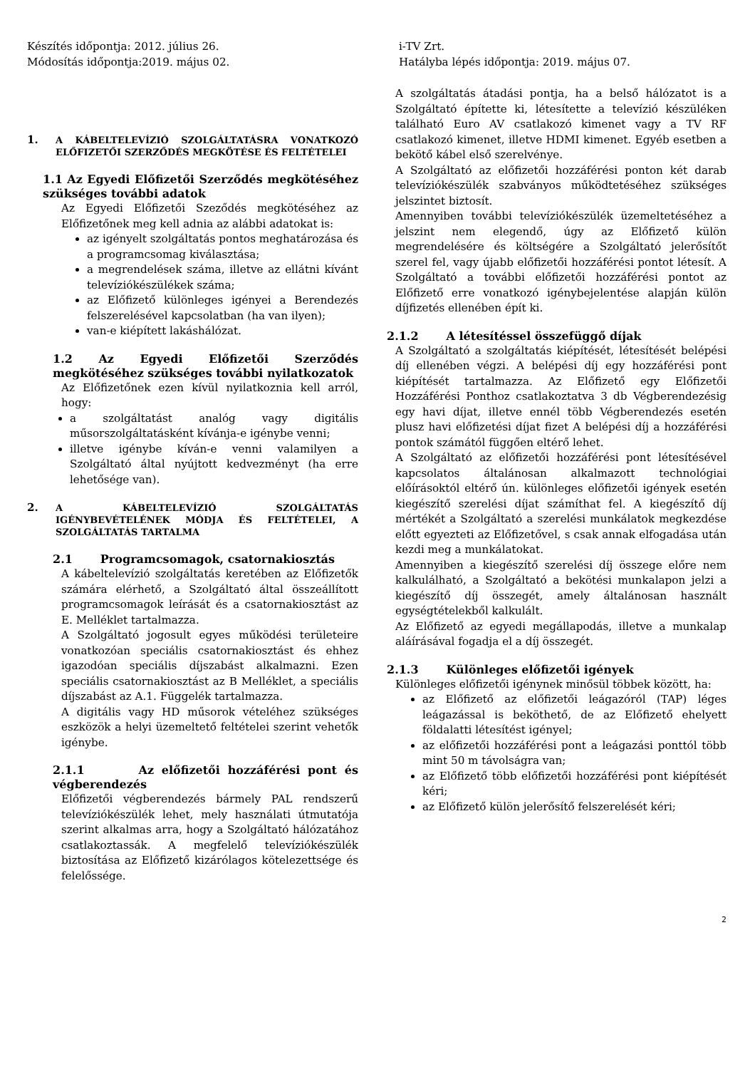Készítés időpontja: 2012. július 26.
Módosítás időpontja:2019. május 02.
i-TV Zrt.
Hatályba lépés időpontja: 2019. május 07.
1. A KÁBELTELEVÍZIÓ SZOLGÁLTATÁSRA VONATKOZÓ ELŐFIZETŐI SZERZŐDÉS MEGKÖTÉSE ÉS FELTÉTELEI
1.1 Az Egyedi Előfizetői Szerződés megkötéséhez szükséges további adatok
Az Egyedi Előfizetői Szeződés megkötéséhez az Előfizetőnek meg kell adnia az alábbi adatokat is:
az igényelt szolgáltatás pontos meghatározása és a programcsomag kiválasztása;
a megrendelések száma, illetve az ellátni kívánt televíziókészülékek száma;
az Előfizető különleges igényei a Berendezés felszerelésével kapcsolatban (ha van ilyen);
van-e kiépített lakáshálózat.
1.2 Az Egyedi Előfizetői Szerződés megkötéséhez szükséges további nyilatkozatok
Az Előfizetőnek ezen kívül nyilatkoznia kell arról, hogy:
a szolgáltatást analóg vagy digitális műsorszolgáltatásként kívánja-e igénybe venni;
illetve igénybe kíván-e venni valamilyen a Szolgáltató által nyújtott kedvezményt (ha erre lehetősége van).
2. A KÁBELTELEVÍZIÓ SZOLGÁLTATÁS IGÉNYBEVÉTELÉNEK MÓDJA ÉS FELTÉTELEI, A SZOLGÁLTATÁS TARTALMA
2.1 Programcsomagok, csatornakiosztás
A kábeltelevízió szolgáltatás keretében az Előfizetők számára elérhető, a Szolgáltató által összeállított programcsomagok leírását és a csatornakiosztást az E. Melléklet tartalmazza.
A Szolgáltató jogosult egyes működési területeire vonatkozóan speciális csatornakiosztást és ehhez igazodóan speciális díjszabást alkalmazni. Ezen speciális csatornakiosztást az B Melléklet, a speciális díjszabást az A.1. Függelék tartalmazza.
A digitális vagy HD műsorok vételéhez szükséges eszközök a helyi üzemeltető feltételei szerint vehetők igénybe.
2.1.1 Az előfizetői hozzáférési pont és végberendezés
Előfizetői végberendezés bármely PAL rendszerű televíziókészülék lehet, mely használati útmutatója szerint alkalmas arra, hogy a Szolgáltató hálózatához csatlakoztassák. A megfelelő televíziókészülék biztosítása az Előfizető kizárólagos kötelezettsége és felelőssége.
A szolgáltatás átadási pontja, ha a belső hálózatot is a Szolgáltató építette ki, létesítette a televízió készüléken található Euro AV csatlakozó kimenet vagy a TV RF csatlakozó kimenet, illetve HDMI kimenet. Egyéb esetben a bekötő kábel első szerelvénye.
A Szolgáltató az előfizetői hozzáférési ponton két darab televíziókészülék szabványos működtetéséhez szükséges jelszintet biztosít.
Amennyiben további televíziókészülék üzemeltetéséhez a jelszint nem elegendő, úgy az Előfizető külön megrendelésére és költségére a Szolgáltató jelerősítőt szerel fel, vagy újabb előfizetői hozzáférési pontot létesít. A Szolgáltató a további előfizetői hozzáférési pontot az Előfizető erre vonatkozó igénybejelentése alapján külön díjfizetés ellenében épít ki.
2.1.2 A létesítéssel összefüggő díjak
A Szolgáltató a szolgáltatás kiépítését, létesítését belépési díj ellenében végzi. A belépési díj egy hozzáférési pont kiépítését tartalmazza. Az Előfizető egy Előfizetői Hozzáférési Ponthoz csatlakoztatva 3 db Végberendezésig egy havi díjat, illetve ennél több Végberendezés esetén plusz havi előfizetési díjat fizet A belépési díj a hozzáférési pontok számától függően eltérő lehet.
A Szolgáltató az előfizetői hozzáférési pont létesítésével kapcsolatos általánosan alkalmazott technológiai előírásoktól eltérő ún. különleges előfizetői igények esetén kiegészítő szerelési díjat számíthat fel. A kiegészítő díj mértékét a Szolgáltató a szerelési munkálatok megkezdése előtt egyezteti az Előfizetővel, s csak annak elfogadása után kezdi meg a munkálatokat.
Amennyiben a kiegészítő szerelési díj összege előre nem kalkulálható, a Szolgáltató a bekötési munkalapon jelzi a kiegészítő díj összegét, amely általánosan használt egységtételekből kalkulált.
Az Előfizető az egyedi megállapodás, illetve a munkalap aláírásával fogadja el a díj összegét.
2.1.3 Különleges előfizetői igények
Különleges előfizetői igénynek minősül többek között, ha:
az Előfizető az előfizetői leágazóról (TAP) léges leágazással is beköthető, de az Előfizető ehelyett földalatti létesítést igényel;
az előfizetői hozzáférési pont a leágazási ponttól több mint 50 m távolságra van;
az Előfizető több előfizetői hozzáférési pont kiépítését kéri;
az Előfizető külön jelerősítő felszerelését kéri;
2